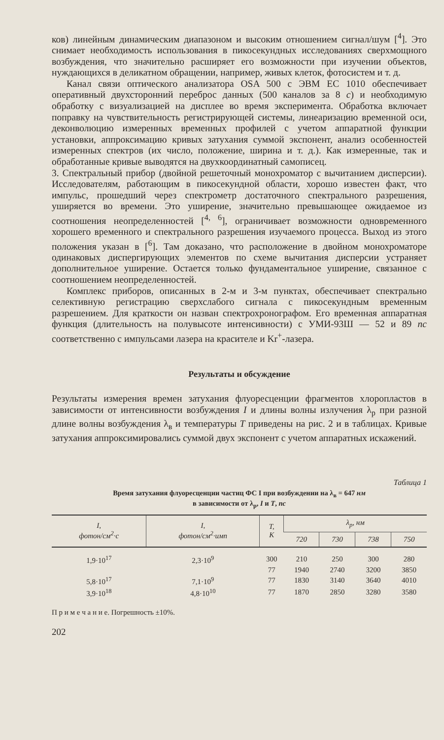ков) линейным динамическим диапазоном и высоким отношением сигнал/шум [<sup>4</sup>]. Это снимает необходимость использования в пикосекундных исследованиях сверхмощного возбуждения, что значительно расширяет его возможности при изучении объектов, нуждающихся в деликатном обращении, например, живых клеток, фотосистем и т. д.
Канал связи оптического анализатора OSA 500 с ЭВМ ЕС 1010 обеспечивает оперативный двухсторонний переброс данных (500 каналов за 8 с) и необходимую обработку с визуализацией на дисплее во время эксперимента. Обработка включает поправку на чувствительность регистрирующей системы, линеаризацию временной оси, деконволюцию измеренных временных профилей с учетом аппаратной функции установки, аппроксимацию кривых затухания суммой экспонент, анализ особенностей измеренных спектров (их число, положение, ширина и т. д.). Как измеренные, так и обработанные кривые выводятся на двухкоординатный самописец.
3. Спектральный прибор (двойной решеточный монохроматор с вычитанием дисперсии). Исследователям, работающим в пикосекундной области, хорошо известен факт, что импульс, прошедший через спектрометр достаточного спектрального разрешения, уширяется во времени. Это уширение, значительно превышающее ожидаемое из соотношения неопределенностей [<sup>4, 6</sup>], ограничивает возможности одновременного хорошего временного и спектрального разрешения изучаемого процесса. Выход из этого положения указан в [<sup>6</sup>]. Там доказано, что расположение в двойном монохроматоре одинаковых диспергирующих элементов по схеме вычитания дисперсии устраняет дополнительное уширение. Остается только фундаментальное уширение, связанное с соотношением неопределенностей.
Комплекс приборов, описанных в 2-м и 3-м пунктах, обеспечивает спектрально селективную регистрацию сверхслабого сигнала с пикосекундным временным разрешением. Для краткости он назван спектрохронографом. Его временная аппаратная функция (длительность на полувысоте интенсивности) с УМИ-93Ш — 52 и 89 пс соответственно с импульсами лазера на красителе и Kr<sup>+</sup>-лазера.
Результаты и обсуждение
Результаты измерения времен затухания флуоресценции фрагментов хлоропластов в зависимости от интенсивности возбуждения I и длины волны излучения λ<sub>р</sub> при разной длине волны возбуждения λ<sub>в</sub> и температуры T приведены на рис. 2 и в таблицах. Кривые затухания аппроксимировались суммой двух экспонент с учетом аппаратных искажений.
Таблица 1
Время затухания флуоресценции частиц ФС I при возбуждении на λ<sub>в</sub> = 647 нм
в зависимости от λ<sub>р</sub>, I и T, пс
| I , фотон/см<sup>2</sup>·с | I , фотон/см<sup>2</sup>·имп | T , К | λ<sub>р</sub>, нм | | | |
| --- | --- | --- | --- | --- | --- | --- |
| | | | 720 | 730 | 738 | 750 |
| 1,9·10<sup>17</sup> | 2,3·10<sup>9</sup> | 300 | 210 | 250 | 300 | 280 |
| | | 77 | 1940 | 2740 | 3200 | 3850 |
| 5,8·10<sup>17</sup> | 7,1·10<sup>9</sup> | 77 | 1830 | 3140 | 3640 | 4010 |
| 3,9·10<sup>18</sup> | 4,8·10<sup>10</sup> | 77 | 1870 | 2850 | 3280 | 3580 |
П р и м е ч а н и е. Погрешность ±10%.
202